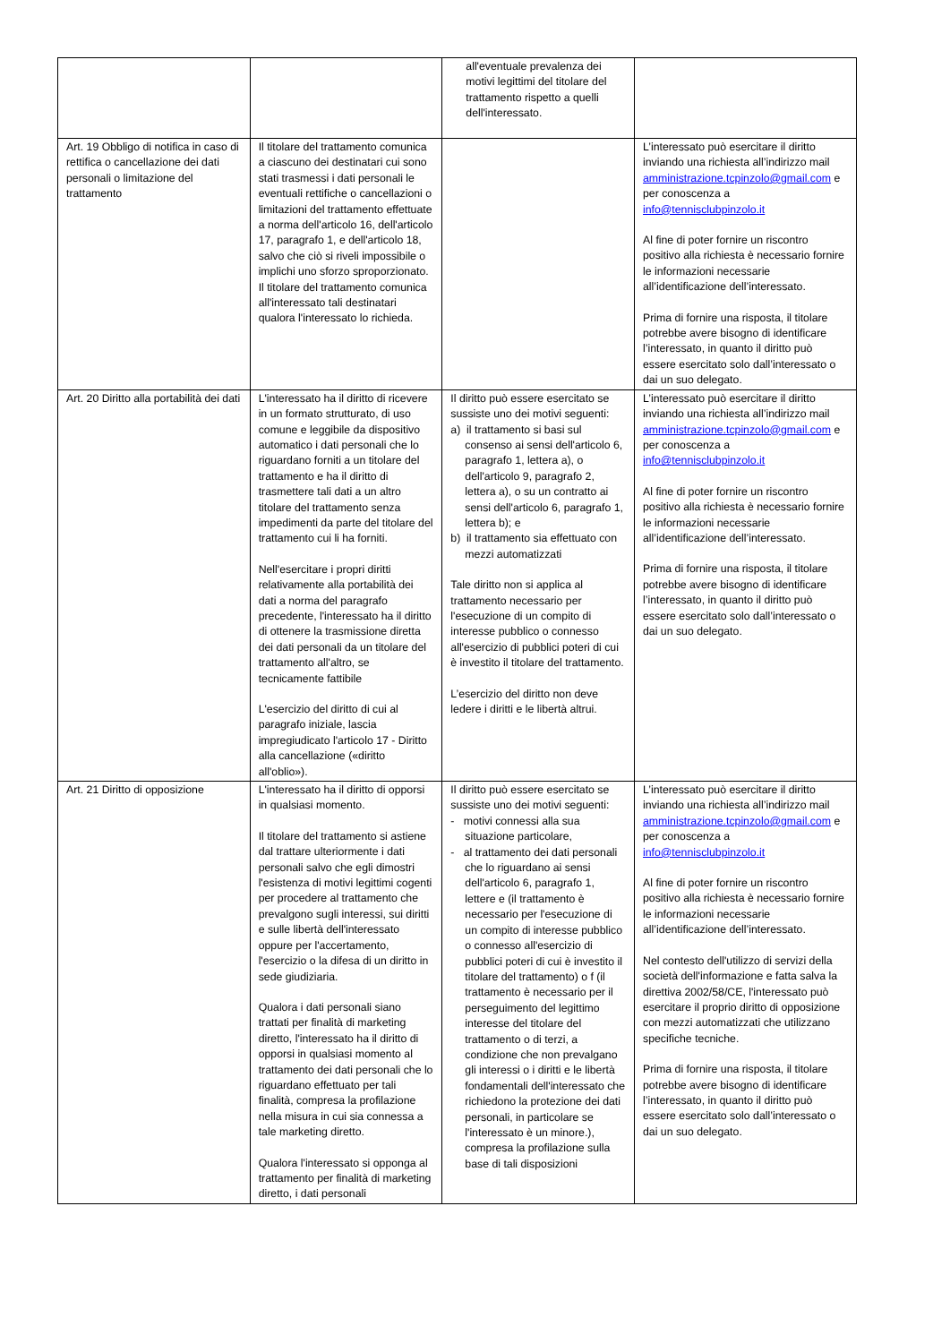| | | all'eventuale prevalenza dei motivi legittimi del titolare del trattamento rispetto a quelli dell'interessato. | |
| Art. 19 Obbligo di notifica in caso di rettifica o cancellazione dei dati personali o limitazione del trattamento | Il titolare del trattamento comunica a ciascuno dei destinatari cui sono stati trasmessi i dati personali le eventuali rettifiche o cancellazioni o limitazioni del trattamento effettuate a norma dell'articolo 16, dell'articolo 17, paragrafo 1, e dell'articolo 18, salvo che ciò si riveli impossibile o implichi uno sforzo sproporzionato. Il titolare del trattamento comunica all'interessato tali destinatari qualora l'interessato lo richieda. | | L’interessato può esercitare il diritto inviando una richiesta all’indirizzo mail amministrazione.tcpinzolo@gmail.com e per conoscenza a info@tennisclubpinzolo.it Al fine di poter fornire un riscontro positivo alla richiesta è necessario fornire le informazioni necessarie all’identificazione dell’interessato. Prima di fornire una risposta, il titolare potrebbe avere bisogno di identificare l’interessato, in quanto il diritto può essere esercitato solo dall’interessato o dai un suo delegato. |
| Art. 20 Diritto alla portabilità dei dati | L'interessato ha il diritto di ricevere in un formato strutturato, di uso comune e leggibile da dispositivo automatico i dati personali che lo riguardano forniti a un titolare del trattamento e ha il diritto di trasmettere tali dati a un altro titolare del trattamento senza impedimenti da parte del titolare del trattamento cui li ha forniti. Nell'esercitare i propri diritti relativamente alla portabilità dei dati a norma del paragrafo precedente, l'interessato ha il diritto di ottenere la trasmissione diretta dei dati personali da un titolare del trattamento all'altro, se tecnicamente fattibile L'esercizio del diritto di cui al paragrafo iniziale, lascia impregiudicato l'articolo 17 - Diritto alla cancellazione («diritto all'oblio»). | Il diritto può essere esercitato se sussiste uno dei motivi seguenti: a) il trattamento si basi sul consenso ai sensi dell'articolo 6, paragrafo 1, lettera a), o dell'articolo 9, paragrafo 2, lettera a), o su un contratto ai sensi dell'articolo 6, paragrafo 1, lettera b); e b) il trattamento sia effettuato con mezzi automatizzati Tale diritto non si applica al trattamento necessario per l'esecuzione di un compito di interesse pubblico o connesso all'esercizio di pubblici poteri di cui è investito il titolare del trattamento. L’esercizio del diritto non deve ledere i diritti e le libertà altrui. | L’interessato può esercitare il diritto inviando una richiesta all’indirizzo mail amministrazione.tcpinzolo@gmail.com e per conoscenza a info@tennisclubpinzolo.it Al fine di poter fornire un riscontro positivo alla richiesta è necessario fornire le informazioni necessarie all’identificazione dell’interessato. Prima di fornire una risposta, il titolare potrebbe avere bisogno di identificare l’interessato, in quanto il diritto può essere esercitato solo dall’interessato o dai un suo delegato. |
| Art. 21 Diritto di opposizione | L'interessato ha il diritto di opporsi in qualsiasi momento. Il titolare del trattamento si astiene dal trattare ulteriormente i dati personali salvo che egli dimostri l'esistenza di motivi legittimi cogenti per procedere al trattamento che prevalgono sugli interessi, sui diritti e sulle libertà dell'interessato oppure per l'accertamento, l'esercizio o la difesa di un diritto in sede giudiziaria. Qualora i dati personali siano trattati per finalità di marketing diretto, l'interessato ha il diritto di opporsi in qualsiasi momento al trattamento dei dati personali che lo riguardano effettuato per tali finalità, compresa la profilazione nella misura in cui sia connessa a tale marketing diretto. Qualora l'interessato si opponga al trattamento per finalità di marketing diretto, i dati personali | Il diritto può essere esercitato se sussiste uno dei motivi seguenti: - motivi connessi alla sua situazione particolare, - al trattamento dei dati personali che lo riguardano ai sensi dell'articolo 6, paragrafo 1, lettere e (il trattamento è necessario per l'esecuzione di un compito di interesse pubblico o connesso all'esercizio di pubblici poteri di cui è investito il titolare del trattamento) o f (il trattamento è necessario per il perseguimento del legittimo interesse del titolare del trattamento o di terzi, a condizione che non prevalgano gli interessi o i diritti e le libertà fondamentali dell'interessato che richiedono la protezione dei dati personali, in particolare se l'interessato è un minore.), compresa la profilazione sulla base di tali disposizioni | L’interessato può esercitare il diritto inviando una richiesta all’indirizzo mail amministrazione.tcpinzolo@gmail.com e per conoscenza a info@tennisclubpinzolo.it Al fine di poter fornire un riscontro positivo alla richiesta è necessario fornire le informazioni necessarie all’identificazione dell’interessato. Nel contesto dell'utilizzo di servizi della società dell'informazione e fatta salva la direttiva 2002/58/CE, l'interessato può esercitare il proprio diritto di opposizione con mezzi automatizzati che utilizzano specifiche tecniche. Prima di fornire una risposta, il titolare potrebbe avere bisogno di identificare l’interessato, in quanto il diritto può essere esercitato solo dall’interessato o dai un suo delegato. |